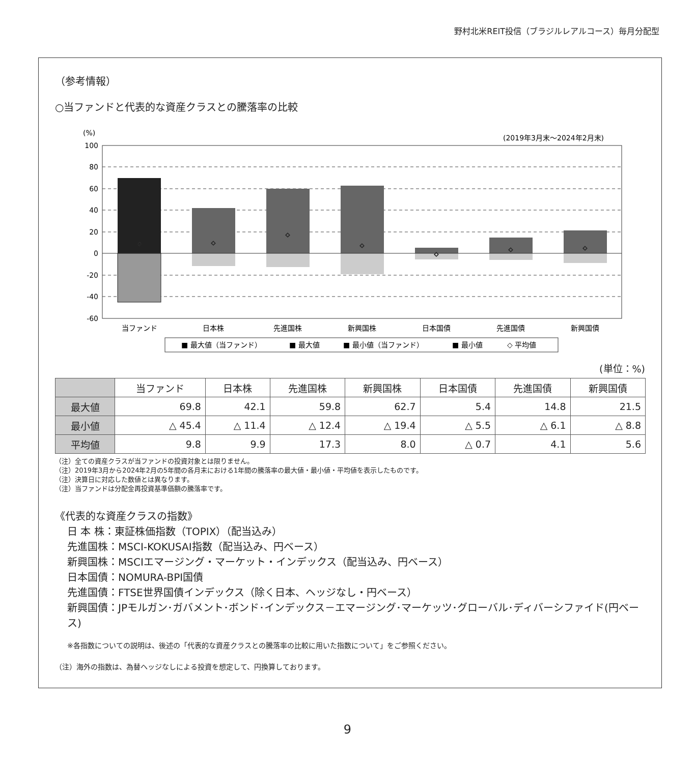野村北米REIT投信（ブラジルレアルコース）毎月分配型
（参考情報）
○当ファンドと代表的な資産クラスとの騰落率の比較
(%)
(2019年3月末～2024年2月末)
100
80
60
40
20
0
-20
-40
-60
◇
◇
◇
◇
◇
◇
◇
当ファンド
日本株
先進国株
新興国株
日本国債
先進国債
新興国債
■ 最大値（当ファンド）
■ 最大値
■ 最小値（当ファンド）
■ 最小値
◇ 平均値
(単位：%)
| | 当ファンド | 日本株 | 先進国株 | 新興国株 | 日本国債 | 先進国債 | 新興国債 |
| --- | --- | --- | --- | --- | --- | --- | --- |
| 最大値 | 69.8 | 42.1 | 59.8 | 62.7 | 5.4 | 14.8 | 21.5 |
| 最小値 | △ 45.4 | △ 11.4 | △ 12.4 | △ 19.4 | △ 5.5 | △ 6.1 | △ 8.8 |
| 平均値 | 9.8 | 9.9 | 17.3 | 8.0 | △ 0.7 | 4.1 | 5.6 |
（注）全ての資産クラスが当ファンドの投資対象とは限りません。
（注）2019年3月から2024年2月の5年間の各月末における1年間の騰落率の最大値・最小値・平均値を表示したものです。
（注）決算日に対応した数値とは異なります。
（注）当ファンドは分配金再投資基準価額の騰落率です。
《代表的な資産クラスの指数》
日 本 株：東証株価指数（TOPIX）（配当込み）
先進国株：MSCI-KOKUSAI指数（配当込み、円ベース）
新興国株：MSCIエマージング・マーケット・インデックス（配当込み、円ベース）
日本国債：NOMURA-BPI国債
先進国債：FTSE世界国債インデックス（除く日本、ヘッジなし・円ベース）
新興国債：JPモルガン･ガバメント･ボンド･インデックス－エマージング･マーケッツ･グローバル･ディバーシファイド(円ベース)
※各指数についての説明は、後述の「代表的な資産クラスとの騰落率の比較に用いた指数について」をご参照ください。
（注）海外の指数は、為替ヘッジなしによる投資を想定して、円換算しております。
9